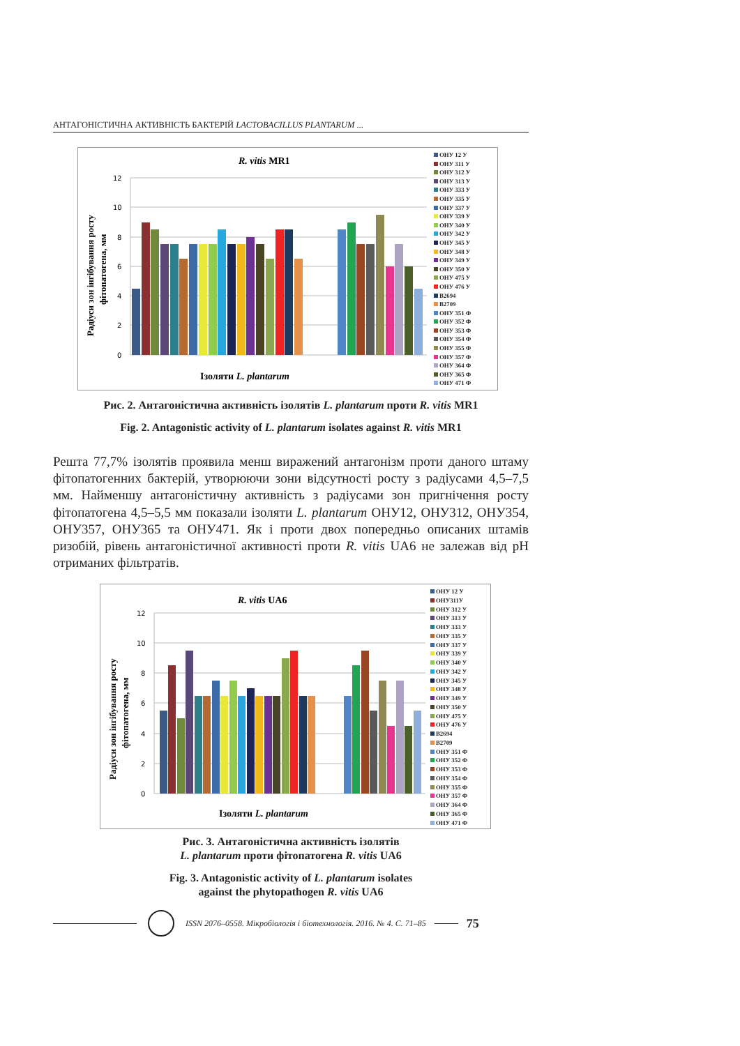АНТАГОНІСТИЧНА АКТИВНІСТЬ БАКТЕРІЙ LACTOBACILLUS PLANTARUM ...
R. vitis MR1
12
10
8
6
4
2
0
Радіуси зон інгібування росту
фітопатогена, мм
Ізоляти L. plantarum
ОНУ 12 У
ОНУ 311 У
ОНУ 312 У
ОНУ 313 У
ОНУ 333 У
ОНУ 335 У
ОНУ 337 У
ОНУ 339 У
ОНУ 340 У
ОНУ 342 У
ОНУ 345 У
ОНУ 348 У
ОНУ 349 У
ОНУ 350 У
ОНУ 475 У
ОНУ 476 У
B2694
B2709
ОНУ 351 Ф
ОНУ 352 Ф
ОНУ 353 Ф
ОНУ 354 Ф
ОНУ 355 Ф
ОНУ 357 Ф
ОНУ 364 Ф
ОНУ 365 Ф
ОНУ 471 Ф
Рис. 2. Антагоністична активність ізолятів L. plantarum проти R. vitis MR1
Fig. 2. Antagonistic activity of L. plantarum isolates against R. vitis MR1
Решта 77,7% ізолятів проявила менш виражений антагонізм проти даного штаму фітопатогенних бактерій, утворюючи зони відсутності росту з радіусами 4,5–7,5 мм. Найменшу антагоністичну активність з радіусами зон пригнічення росту фітопатогена 4,5–5,5 мм показали ізоляти L. plantarum ОНУ12, ОНУ312, ОНУ354, ОНУ357, ОНУ365 та ОНУ471. Як і проти двох попередньо описаних штамів ризобій, рівень антагоністичної активності проти R. vitis UA6 не залежав від pH отриманих фільтратів.
R. vitis UA6
12
10
8
6
4
2
0
Радіуси зон інгібування росту
фітопатогена, мм
Ізоляти L. plantarum
ОНУ 12 У
ОНУ311У
ОНУ 312 У
ОНУ 313 У
ОНУ 333 У
ОНУ 335 У
ОНУ 337 У
ОНУ 339 У
ОНУ 340 У
ОНУ 342 У
ОНУ 345 У
ОНУ 348 У
ОНУ 349 У
ОНУ 350 У
ОНУ 475 У
ОНУ 476 У
B2694
B2709
ОНУ 351 Ф
ОНУ 352 Ф
ОНУ 353 Ф
ОНУ 354 Ф
ОНУ 355 Ф
ОНУ 357 Ф
ОНУ 364 Ф
ОНУ 365 Ф
ОНУ 471 Ф
Рис. 3. Антагоністична активність ізолятів
L. plantarum проти фітопатогена R. vitis UA6
Fig. 3. Antagonistic activity of L. plantarum isolates
against the phytopathogen R. vitis UA6
ISSN 2076–0558. Мікробіологія і біотехнологія. 2016. № 4. С. 71–85
75